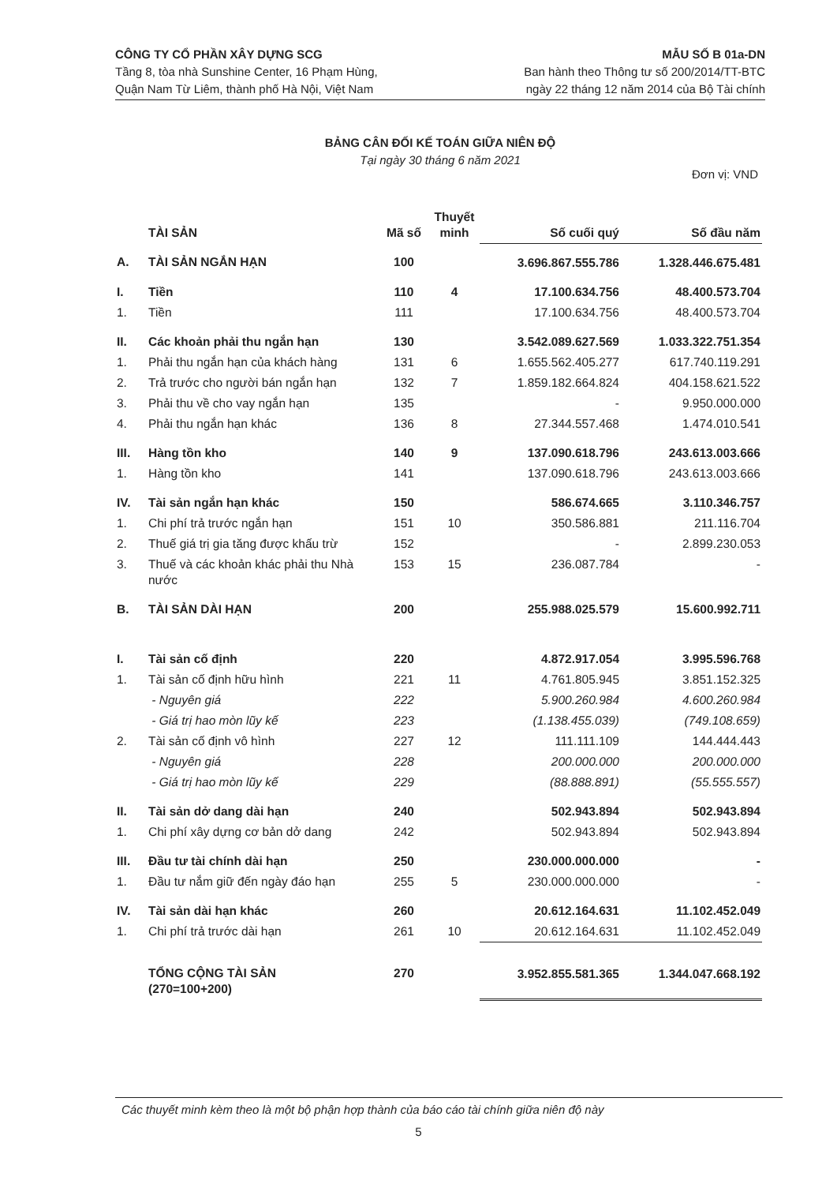CÔNG TY CỔ PHẦN XÂY DỰNG SCG
Tầng 8, tòa nhà Sunshine Center, 16 Phạm Hùng,
Quận Nam Từ Liêm, thành phố Hà Nội, Việt Nam
MẪU SỐ B 01a-DN
Ban hành theo Thông tư số 200/2014/TT-BTC
ngày 22 tháng 12 năm 2014 của Bộ Tài chính
BẢNG CÂN ĐỐI KẾ TOÁN GIỮA NIÊN ĐỘ
Tại ngày 30 tháng 6 năm 2021
Đơn vị: VND
| | TÀI SẢN | Mã số | Thuyết minh | Số cuối quý | Số đầu năm |
| --- | --- | --- | --- | --- | --- |
| A. | TÀI SẢN NGẮN HẠN | 100 | | 3.696.867.555.786 | 1.328.446.675.481 |
| I. | Tiền | 110 | 4 | 17.100.634.756 | 48.400.573.704 |
| 1. | Tiền | 111 | | 17.100.634.756 | 48.400.573.704 |
| II. | Các khoản phải thu ngắn hạn | 130 | | 3.542.089.627.569 | 1.033.322.751.354 |
| 1. | Phải thu ngắn hạn của khách hàng | 131 | 6 | 1.655.562.405.277 | 617.740.119.291 |
| 2. | Trả trước cho người bán ngắn hạn | 132 | 7 | 1.859.182.664.824 | 404.158.621.522 |
| 3. | Phải thu về cho vay ngắn hạn | 135 | | - | 9.950.000.000 |
| 4. | Phải thu ngắn hạn khác | 136 | 8 | 27.344.557.468 | 1.474.010.541 |
| III. | Hàng tồn kho | 140 | 9 | 137.090.618.796 | 243.613.003.666 |
| 1. | Hàng tồn kho | 141 | | 137.090.618.796 | 243.613.003.666 |
| IV. | Tài sản ngắn hạn khác | 150 | | 586.674.665 | 3.110.346.757 |
| 1. | Chi phí trả trước ngắn hạn | 151 | 10 | 350.586.881 | 211.116.704 |
| 2. | Thuế giá trị gia tăng được khấu trừ | 152 | | - | 2.899.230.053 |
| 3. | Thuế và các khoản khác phải thu Nhà nước | 153 | 15 | 236.087.784 | - |
| B. | TÀI SẢN DÀI HẠN | 200 | | 255.988.025.579 | 15.600.992.711 |
| I. | Tài sản cố định | 220 | | 4.872.917.054 | 3.995.596.768 |
| 1. | Tài sản cố định hữu hình | 221 | 11 | 4.761.805.945 | 3.851.152.325 |
| | - Nguyên giá | 222 | | 5.900.260.984 | 4.600.260.984 |
| | - Giá trị hao mòn lũy kế | 223 | | (1.138.455.039) | (749.108.659) |
| 2. | Tài sản cố định vô hình | 227 | 12 | 111.111.109 | 144.444.443 |
| | - Nguyên giá | 228 | | 200.000.000 | 200.000.000 |
| | - Giá trị hao mòn lũy kế | 229 | | (88.888.891) | (55.555.557) |
| II. | Tài sản dở dang dài hạn | 240 | | 502.943.894 | 502.943.894 |
| 1. | Chi phí xây dựng cơ bản dở dang | 242 | | 502.943.894 | 502.943.894 |
| III. | Đầu tư tài chính dài hạn | 250 | | 230.000.000.000 | - |
| 1. | Đầu tư nắm giữ đến ngày đáo hạn | 255 | 5 | 230.000.000.000 | - |
| IV. | Tài sản dài hạn khác | 260 | | 20.612.164.631 | 11.102.452.049 |
| 1. | Chi phí trả trước dài hạn | 261 | 10 | 20.612.164.631 | 11.102.452.049 |
| | TỔNG CỘNG TÀI SẢN (270=100+200) | 270 | | 3.952.855.581.365 | 1.344.047.668.192 |
Các thuyết minh kèm theo là một bộ phận hợp thành của báo cáo tài chính giữa niên độ này
5